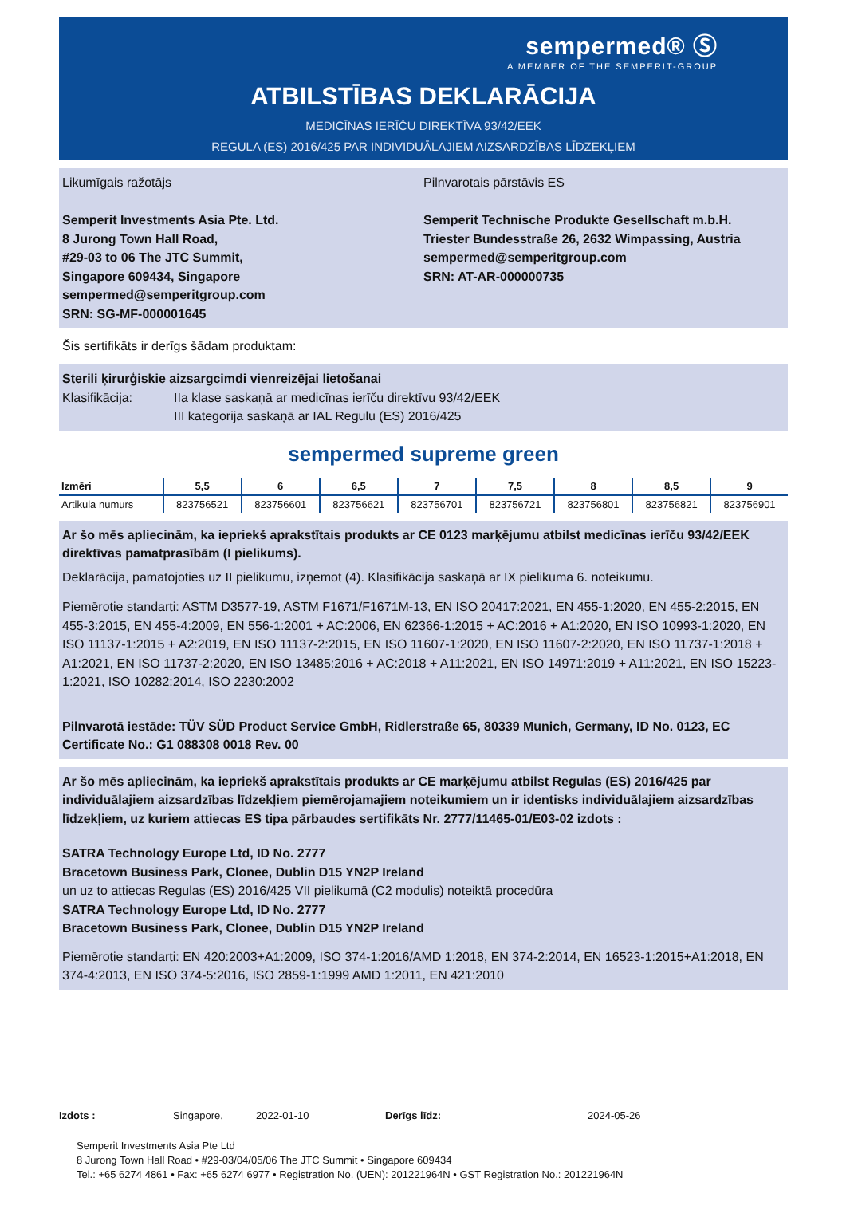sempermed® Ⓢ
A MEMBER OF THE SEMPERIT-GROUP
ATBILSTĪBAS DEKLARĀCIJA
MEDICĪNAS IERĪČU DIREKTĪVA 93/42/EEK
REGULA (ES) 2016/425 PAR INDIVIDUĀLAJIEM AIZSARDZĪBAS LĪDZEKĻIEM
Likumīgais ražotājs
Semperit Investments Asia Pte. Ltd.
8 Jurong Town Hall Road,
#29-03 to 06 The JTC Summit,
Singapore 609434, Singapore
sempermed@semperitgroup.com
SRN: SG-MF-000001645
Pilnvarotais pārstāvis ES
Semperit Technische Produkte Gesellschaft m.b.H.
Triester Bundesstraße 26, 2632 Wimpassing, Austria
sempermed@semperitgroup.com
SRN: AT-AR-000000735
Šis sertifikāts ir derīgs šādam produktam:
Sterili ķirurģiskie aizsargcimdi vienreizējai lietošanai
Klasifikācija: IIa klase saskaņā ar medicīnas ierīču direktīvu 93/42/EEK
III kategorija saskaņā ar IAL Regulu (ES) 2016/425
sempermed supreme green
| Izmēri | 5,5 | 6 | 6,5 | 7 | 7,5 | 8 | 8,5 | 9 |
| --- | --- | --- | --- | --- | --- | --- | --- | --- |
| Artikula numurs | 823756521 | 823756601 | 823756621 | 823756701 | 823756721 | 823756801 | 823756821 | 823756901 |
Ar šo mēs apliecinām, ka iepriekš aprakstītais produkts ar CE 0123 marķējumu atbilst medicīnas ierīču 93/42/EEK direktīvas pamatprasībām (I pielikums).
Deklarācija, pamatojoties uz II pielikumu, izņemot (4). Klasifikācija saskaņā ar IX pielikuma 6. noteikumu.
Piemērotie standarti: ASTM D3577-19, ASTM F1671/F1671M-13, EN ISO 20417:2021, EN 455-1:2020, EN 455-2:2015, EN 455-3:2015, EN 455-4:2009, EN 556-1:2001 + AC:2006, EN 62366-1:2015 + AC:2016 + A1:2020, EN ISO 10993-1:2020, EN ISO 11137-1:2015 + A2:2019, EN ISO 11137-2:2015, EN ISO 11607-1:2020, EN ISO 11607-2:2020, EN ISO 11737-1:2018 + A1:2021, EN ISO 11737-2:2020, EN ISO 13485:2016 + AC:2018 + A11:2021, EN ISO 14971:2019 + A11:2021, EN ISO 15223-1:2021, ISO 10282:2014, ISO 2230:2002
Pilnvarotā iestāde: TÜV SÜD Product Service GmbH, Ridlerstraße 65, 80339 Munich, Germany, ID No. 0123, EC Certificate No.: G1 088308 0018 Rev. 00
Ar šo mēs apliecinām, ka iepriekš aprakstītais produkts ar CE marķējumu atbilst Regulas (ES) 2016/425 par individuālajiem aizsardzības līdzekļiem piemērojamajiem noteikumiem un ir identisks individuālajiem aizsardzības līdzekļiem, uz kuriem attiecas ES tipa pārbaudes sertifikāts Nr. 2777/11465-01/E03-02 izdots :
SATRA Technology Europe Ltd, ID No. 2777
Bracetown Business Park, Clonee, Dublin D15 YN2P Ireland
un uz to attiecas Regulas (ES) 2016/425 VII pielikumā (C2 modulis) noteiktā procedūra
SATRA Technology Europe Ltd, ID No. 2777
Bracetown Business Park, Clonee, Dublin D15 YN2P Ireland
Piemērotie standarti: EN 420:2003+A1:2009, ISO 374-1:2016/AMD 1:2018, EN 374-2:2014, EN 16523-1:2015+A1:2018, EN 374-4:2013, EN ISO 374-5:2016, ISO 2859-1:1999 AMD 1:2011, EN 421:2010
Izdots : Singapore, 2022-01-10 Derīgs līdz: 2024-05-26
Semperit Investments Asia Pte Ltd
8 Jurong Town Hall Road • #29-03/04/05/06 The JTC Summit • Singapore 609434
Tel.: +65 6274 4861 • Fax: +65 6274 6977 • Registration No. (UEN): 201221964N • GST Registration No.: 201221964N